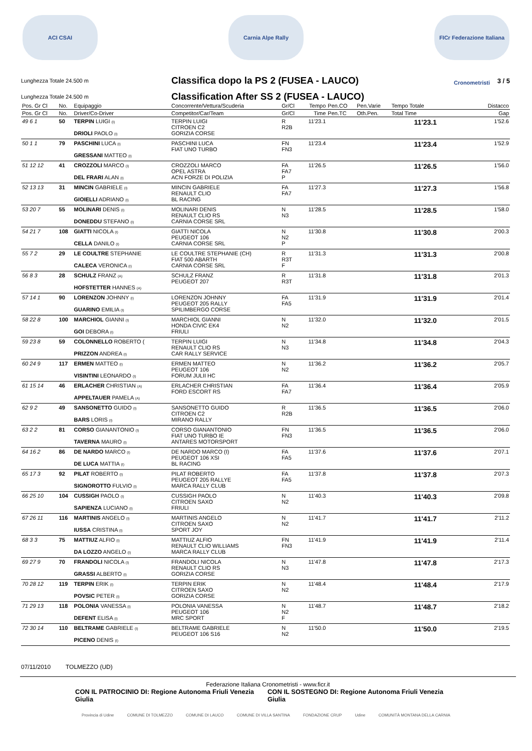ACI CSAI Carnia Alpe Rally
FICr Federazione Italiana Cronometristi
Lunghezza Totale 24.500 m
Classifica dopo la PS 2 (FUSEA - LAUCO)
3 / 5
Lunghezza Totale 24.500 m
Classification After SS 2 (FUSEA - LAUCO)
| Pos. Gr Cl | No. | Equipaggio | Concorrente/Vettura/Scuderia | Gr/Cl | Tempo | Pen.CO | Pen.Varie | Tempo Totale | Distacco |
| --- | --- | --- | --- | --- | --- | --- | --- | --- | --- |
| Pos. Gr Cl | No. | Driver/Co-Driver | Competitor/Car/Team | Gr/Cl | Time | Pen.TC | Oth.Pen. | Total Time | Gap |
| 49 6 1 | 50 | TERPIN LUIGI (I) DRIOLI PAOLO (I) | TERPIN LUIGI CITROEN C2 GORIZIA CORSE | R R2B | 11'23.1 | | | 11'23.1 | 1'52.6 |
| 50 1 1 | 79 | PASCHINI LUCA (I) GRESSANI MATTEO (I) | PASCHINI LUCA FIAT UNO TURBO | FN FN3 | 11'23.4 | | | 11'23.4 | 1'52.9 |
| 51 12 12 | 41 | CROZZOLI MARCO (I) DEL FRARI ALAN (I) | CROZZOLI MARCO OPEL ASTRA ACN FORZE DI POLIZIA | FA FA7 P | 11'26.5 | | | 11'26.5 | 1'56.0 |
| 52 13 13 | 31 | MINCIN GABRIELE (I) GIOIELLI ADRIANO (I) | MINCIN GABRIELE RENAULT CLIO BL RACING | FA FA7 | 11'27.3 | | | 11'27.3 | 1'56.8 |
| 53 20 7 | 55 | MOLINARI DENIS (I) DONEDDU STEFANO (I) | MOLINARI DENIS RENAULT CLIO RS CARNIA CORSE SRL | N N3 | 11'28.5 | | | 11'28.5 | 1'58.0 |
| 54 21 7 | 108 | GIATTI NICOLA (I) CELLA DANILO (I) | GIATTI NICOLA PEUGEOT 106 CARNIA CORSE SRL | N N2 P | 11'30.8 | | | 11'30.8 | 2'00.3 |
| 55 7 2 | 29 | LE COULTRE STEPHANIE CALECA VERONICA (I) | LE COULTRE STEPHANIE (CH) FIAT 500 ABARTH CARNIA CORSE SRL | R R3T F | 11'31.3 | | | 11'31.3 | 2'00.8 |
| 56 8 3 | 28 | SCHULZ FRANZ (A) HOFSTETTER HANNES (A) | SCHULZ FRANZ PEUGEOT 207 | R R3T | 11'31.8 | | | 11'31.8 | 2'01.3 |
| 57 14 1 | 90 | LORENZON JOHNNY (I) GUARINO EMILIA (I) | LORENZON JOHNNY PEUGEOT 205 RALLY SPILIMBERGO CORSE | FA FA5 | 11'31.9 | | | 11'31.9 | 2'01.4 |
| 58 22 8 | 100 | MARCHIOL GIANNI (I) GOI DEBORA (I) | MARCHIOL GIANNI HONDA CIVIC EK4 FRIULI | N N2 | 11'32.0 | | | 11'32.0 | 2'01.5 |
| 59 23 8 | 59 | COLONNELLO ROBERTO ( PRIZZON ANDREA (I) | TERPIN LUIGI RENAULT CLIO RS CAR RALLY SERVICE | N N3 | 11'34.8 | | | 11'34.8 | 2'04.3 |
| 60 24 9 | 117 | ERMEN MATTEO (I) VISINTINI LEONARDO (I) | ERMEN MATTEO PEUGEOT 106 FORUM JULII HC | N N2 | 11'36.2 | | | 11'36.2 | 2'05.7 |
| 61 15 14 | 46 | ERLACHER CHRISTIAN (A) APPELTAUER PAMELA (A) | ERLACHER CHRISTIAN FORD ESCORT RS | FA FA7 | 11'36.4 | | | 11'36.4 | 2'05.9 |
| 62 9 2 | 49 | SANSONETTO GUIDO (I) BARS LORIS (I) | SANSONETTO GUIDO CITROEN C2 MIRANO RALLY | R R2B | 11'36.5 | | | 11'36.5 | 2'06.0 |
| 63 2 2 | 81 | CORSO GIANANTONIO (I) TAVERNA MAURO (I) | CORSO GIANANTONIO FIAT UNO TURBO IE ANTARES MOTORSPORT | FN FN3 | 11'36.5 | | | 11'36.5 | 2'06.0 |
| 64 16 2 | 86 | DE NARDO MARCO (I) DE LUCA MATTIA (I) | DE NARDO MARCO (I) PEUGEOT 106 XSI BL RACING | FA FA5 | 11'37.6 | | | 11'37.6 | 2'07.1 |
| 65 17 3 | 92 | PILAT ROBERTO (I) SIGNOROTTO FULVIO (I) | PILAT ROBERTO PEUGEOT 205 RALLYE MARCA RALLY CLUB | FA FA5 | 11'37.8 | | | 11'37.8 | 2'07.3 |
| 66 25 10 | 104 | CUSSIGH PAOLO (I) SAPIENZA LUCIANO (I) | CUSSIGH PAOLO CITROEN SAXO FRIULI | N N2 | 11'40.3 | | | 11'40.3 | 2'09.8 |
| 67 26 11 | 116 | MARTINIS ANGELO (I) IUSSA CRISTINA (I) | MARTINIS ANGELO CITROEN SAXO SPORT JOY | N N2 | 11'41.7 | | | 11'41.7 | 2'11.2 |
| 68 3 3 | 75 | MATTIUZ ALFIO (I) DA LOZZO ANGELO (I) | MATTIUZ ALFIO RENAULT CLIO WILLIAMS MARCA RALLY CLUB | FN FN3 | 11'41.9 | | | 11'41.9 | 2'11.4 |
| 69 27 9 | 70 | FRANDOLI NICOLA (I) GRASSI ALBERTO (I) | FRANDOLI NICOLA RENAULT CLIO RS GORIZIA CORSE | N N3 | 11'47.8 | | | 11'47.8 | 2'17.3 |
| 70 28 12 | 119 | TERPIN ERIK (I) POVSIC PETER (I) | TERPIN ERIK CITROEN SAXO GORIZIA CORSE | N N2 | 11'48.4 | | | 11'48.4 | 2'17.9 |
| 71 29 13 | 118 | POLONIA VANESSA (I) DEFENT ELISA (I) | POLONIA VANESSA PEUGEOT 106 MRC SPORT | N N2 F | 11'48.7 | | | 11'48.7 | 2'18.2 |
| 72 30 14 | 110 | BELTRAME GABRIELE (I) PICENO DENIS (I) | BELTRAME GABRIELE PEUGEOT 106 S16 | N N2 | 11'50.0 | | | 11'50.0 | 2'19.5 |
07/11/2010 TOLMEZZO (UD)
Federazione Italiana Cronometristi - www.ficr.it
CON IL PATROCINIO DI: Regione Autonoma Friuli Venezia Giulia CON IL SOSTEGNO DI: Regione Autonoma Friuli Venezia Giulia
Provincia di Udine COMUNE DI TOLMEZZO COMUNE DI LAUCO COMUNE DI VILLA SANTINA FONDAZIONE CRUP Udine COMUNITÀ MONTANA DELLA CARNIA